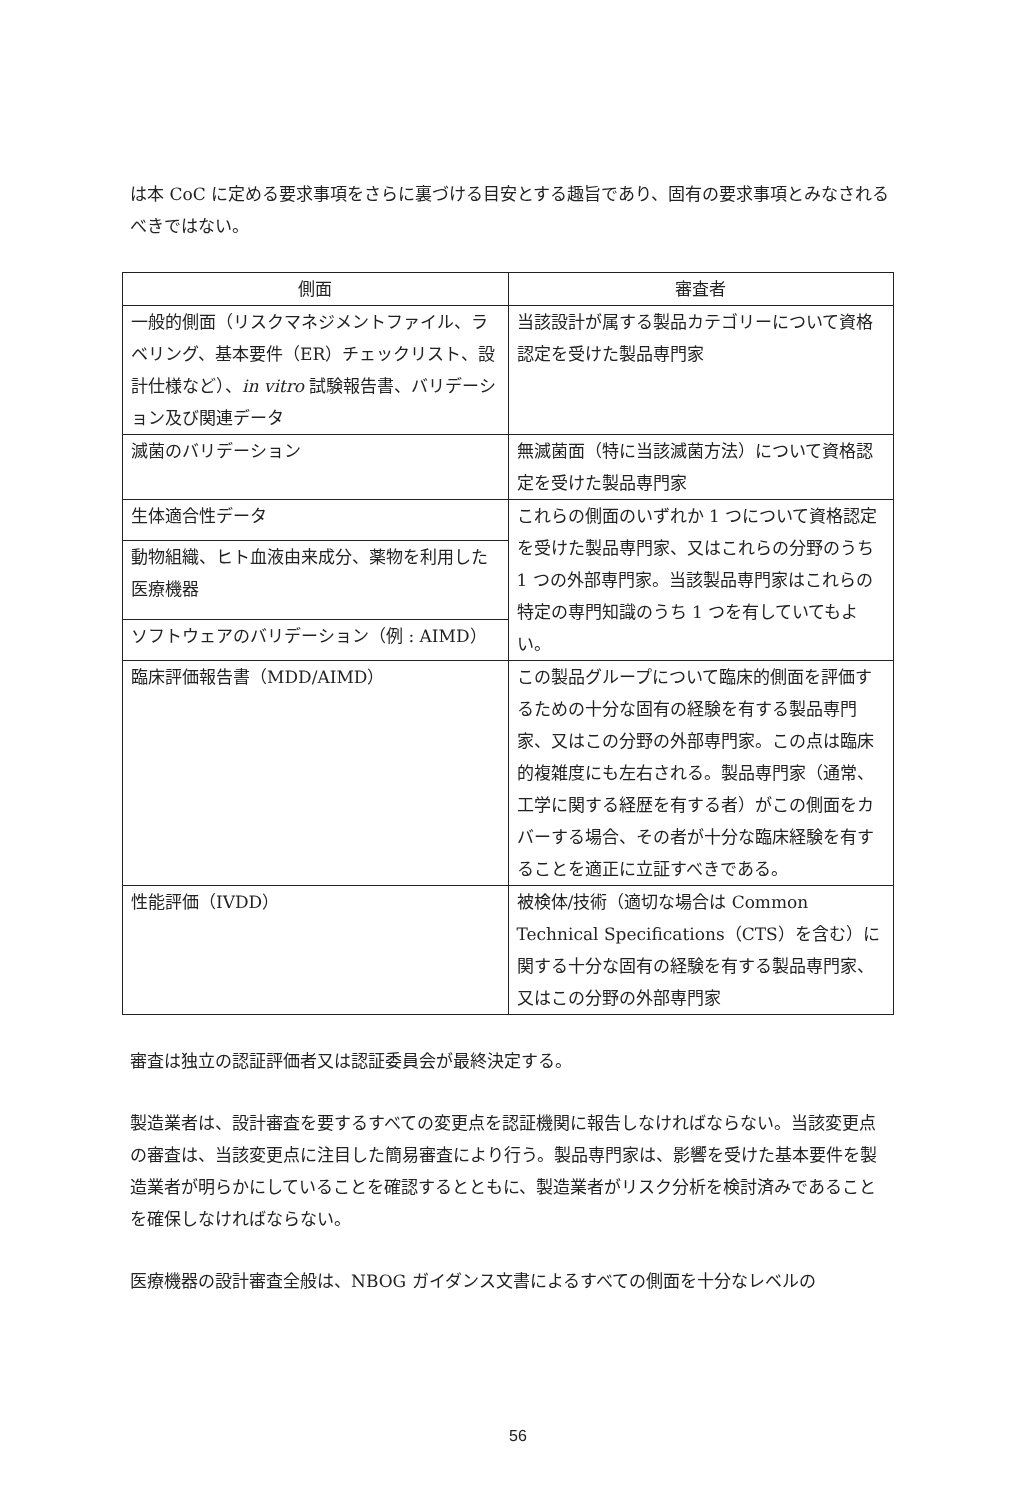は本 CoC に定める要求事項をさらに裏づける目安とする趣旨であり、固有の要求事項とみなされるべきではない。
| 側面 | 審査者 |
| --- | --- |
| 一般的側面（リスクマネジメントファイル、ラベリング、基本要件（ER）チェックリスト、設計仕様など）、 in vitro 試験報告書、バリデーション及び関連データ | 当該設計が属する製品カテゴリーについて資格認定を受けた製品専門家 |
| 滅菌のバリデーション | 無滅菌面（特に当該滅菌方法）について資格認定を受けた製品専門家 |
| 生体適合性データ | これらの側面のいずれか 1 つについて資格認定を受けた製品専門家、又はこれらの分野のうち 1 つの外部専門家。当該製品専門家はこれらの特定の専門知識のうち 1 つを有していてもよい。 |
| 動物組織、ヒト血液由来成分、薬物を利用した医療機器 | |
| ソフトウェアのバリデーション（例 : AIMD） | |
| 臨床評価報告書（MDD/AIMD） | この製品グループについて臨床的側面を評価するための十分な固有の経験を有する製品専門家、又はこの分野の外部専門家。この点は臨床的複雑度にも左右される。製品専門家（通常、工学に関する経歴を有する者）がこの側面をカバーする場合、その者が十分な臨床経験を有することを適正に立証すべきである。 |
| 性能評価（IVDD） | 被検体/技術（適切な場合は Common Technical Specifications（CTS）を含む）に関する十分な固有の経験を有する製品専門家、又はこの分野の外部専門家 |
審査は独立の認証評価者又は認証委員会が最終決定する。
製造業者は、設計審査を要するすべての変更点を認証機関に報告しなければならない。当該変更点の審査は、当該変更点に注目した簡易審査により行う。製品専門家は、影響を受けた基本要件を製造業者が明らかにしていることを確認するとともに、製造業者がリスク分析を検討済みであることを確保しなければならない。
医療機器の設計審査全般は、NBOG ガイダンス文書によるすべての側面を十分なレベルの
56